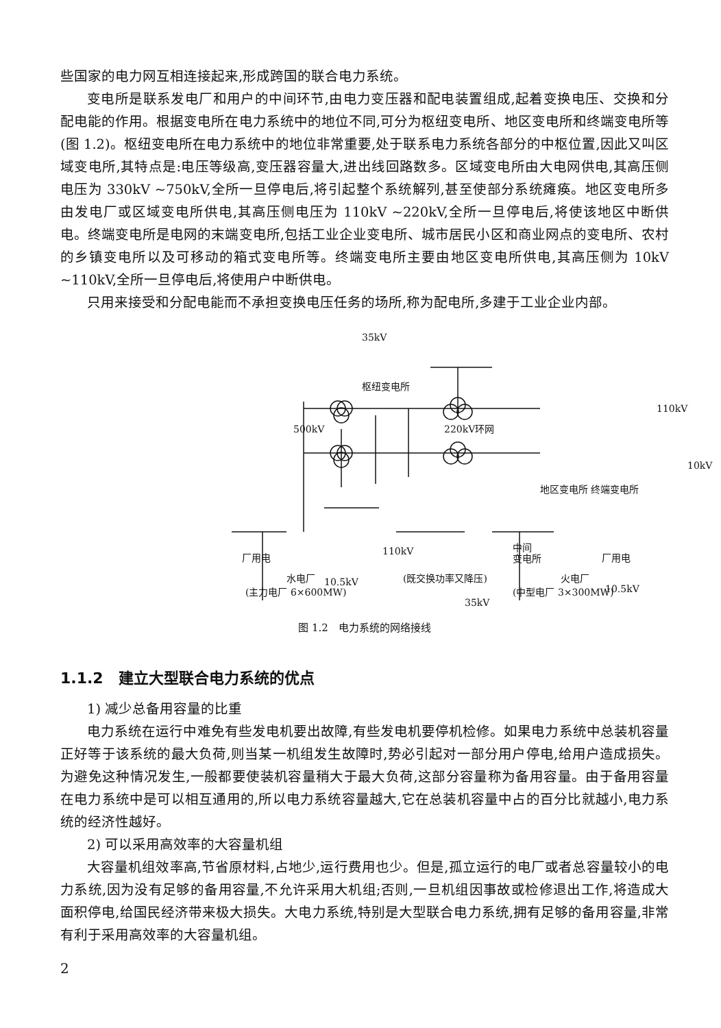些国家的电力网互相连接起来,形成跨国的联合电力系统。
变电所是联系发电厂和用户的中间环节,由电力变压器和配电装置组成,起着变换电压、交换和分配电能的作用。根据变电所在电力系统中的地位不同,可分为枢纽变电所、地区变电所和终端变电所等(图 1.2)。枢纽变电所在电力系统中的地位非常重要,处于联系电力系统各部分的中枢位置,因此又叫区域变电所,其特点是:电压等级高,变压器容量大,进出线回路数多。区域变电所由大电网供电,其高压侧电压为 330kV ~750kV,全所一旦停电后,将引起整个系统解列,甚至使部分系统瘫痪。地区变电所多由发电厂或区域变电所供电,其高压侧电压为 110kV ~220kV,全所一旦停电后,将使该地区中断供电。终端变电所是电网的末端变电所,包括工业企业变电所、城市居民小区和商业网点的变电所、农村的乡镇变电所以及可移动的箱式变电所等。终端变电所主要由地区变电所供电,其高压侧为 10kV ~110kV,全所一旦停电后,将使用户中断供电。
只用来接受和分配电能而不承担变换电压任务的场所,称为配电所,多建于工业企业内部。
35kV
枢纽变电所
500kV 220kV环网
110kV
10kV
地区变电所 终端变电所
110kV
中间
变电所
厂用电 厂用电
10.5kV
10.5kV
35kV
水电厂 (既交换功率又降压) 火电厂
(主力电厂 6×600MW) (中型电厂 3×300MW)
图 1.2　电力系统的网络接线
1.1.2　建立大型联合电力系统的优点
1) 减少总备用容量的比重
电力系统在运行中难免有些发电机要出故障,有些发电机要停机检修。如果电力系统中总装机容量正好等于该系统的最大负荷,则当某一机组发生故障时,势必引起对一部分用户停电,给用户造成损失。为避免这种情况发生,一般都要使装机容量稍大于最大负荷,这部分容量称为备用容量。由于备用容量在电力系统中是可以相互通用的,所以电力系统容量越大,它在总装机容量中占的百分比就越小,电力系统的经济性越好。
2) 可以采用高效率的大容量机组
大容量机组效率高,节省原材料,占地少,运行费用也少。但是,孤立运行的电厂或者总容量较小的电力系统,因为没有足够的备用容量,不允许采用大机组;否则,一旦机组因事故或检修退出工作,将造成大面积停电,给国民经济带来极大损失。大电力系统,特别是大型联合电力系统,拥有足够的备用容量,非常有利于采用高效率的大容量机组。
2